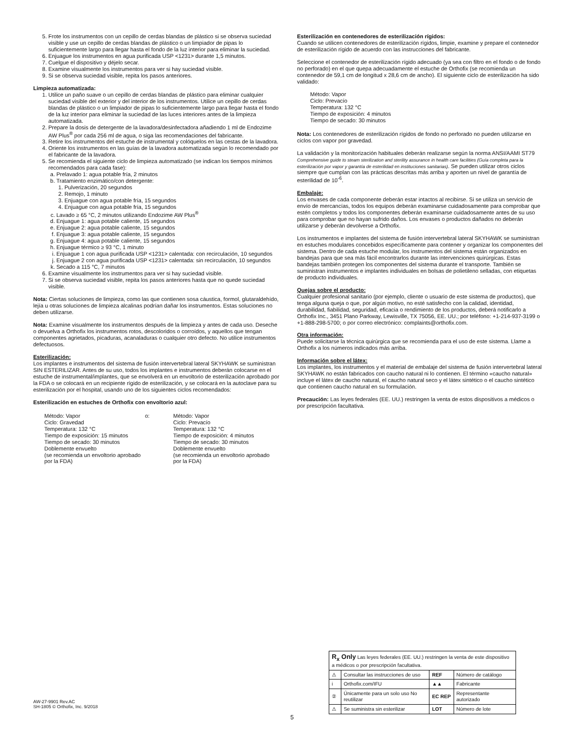5. Frote los instrumentos con un cepillo de cerdas blandas de plástico si se observa suciedad visible y use un cepillo de cerdas blandas de plástico o un limpiador de pipas lo suficientemente largo para llegar hasta el fondo de la luz interior para eliminar la suciedad.
6. Enjuague los instrumentos en agua purificada USP <1231> durante 1,5 minutos.
7. Cuelgue el dispositivo y déjelo secar.
8. Examine visualmente los instrumentos para ver si hay suciedad visible.
9. Si se observa suciedad visible, repita los pasos anteriores.
Limpieza automatizada:
1. Utilice un paño suave o un cepillo de cerdas blandas de plástico para eliminar cualquier suciedad visible del exterior y del interior de los instrumentos. Utilice un cepillo de cerdas blandas de plástico o un limpiador de pipas lo suficientemente largo para llegar hasta el fondo de la luz interior para eliminar la suciedad de las luces interiores antes de la limpieza automatizada.
2. Prepare la dosis de detergente de la lavadora/desinfectadora añadiendo 1 ml de Endozime AW Plus<sup>®</sup> por cada 256 ml de agua, o siga las recomendaciones del fabricante.
3. Retire los instrumentos del estuche de instrumental y colóquelos en las cestas de la lavadora.
4. Oriente los instrumentos en las guías de la lavadora automatizada según lo recomendado por el fabricante de la lavadora.
5. Se recomienda el siguiente ciclo de limpieza automatizado (se indican los tiempos mínimos recomendados para cada fase):
a. Prelavado 1: agua potable fría, 2 minutos
b. Tratamiento enzimático/con detergente:
1. Pulverización, 20 segundos
2. Remojo, 1 minuto
3. Enjuague con agua potable fría, 15 segundos
4. Enjuague con agua potable fría, 15 segundos
c. Lavado ≥ 65 °C, 2 minutos utilizando Endozime AW Plus<sup>®</sup>
d. Enjuague 1: agua potable caliente, 15 segundos
e. Enjuague 2: agua potable caliente, 15 segundos
f. Enjuague 3: agua potable caliente, 15 segundos
g. Enjuague 4: agua potable caliente, 15 segundos
h. Enjuague térmico ≥ 93 °C, 1 minuto
i. Enjuague 1 con agua purificada USP <1231> calentada: con recirculación, 10 segundos
j. Enjuague 2 con agua purificada USP <1231> calentada: sin recirculación, 10 segundos
k. Secado a 115 °C, 7 minutos
6. Examine visualmente los instrumentos para ver si hay suciedad visible.
7. Si se observa suciedad visible, repita los pasos anteriores hasta que no quede suciedad visible.
Nota: Ciertas soluciones de limpieza, como las que contienen sosa cáustica, formol, glutaraldehído, lejía u otras soluciones de limpieza alcalinas podrían dañar los instrumentos. Estas soluciones no deben utilizarse.
Nota: Examine visualmente los instrumentos después de la limpieza y antes de cada uso. Deseche o devuelva a Orthofix los instrumentos rotos, descoloridos o corroídos, y aquellos que tengan componentes agrietados, picaduras, acanaladuras o cualquier otro defecto. No utilice instrumentos defectuosos.
Esterilización:
Los implantes e instrumentos del sistema de fusión intervertebral lateral SKYHAWK se suministran SIN ESTERILIZAR. Antes de su uso, todos los implantes e instrumentos deberán colocarse en el estuche de instrumental/implantes, que se envolverá en un envoltorio de esterilización aprobado por la FDA o se colocará en un recipiente rígido de esterilización, y se colocará en la autoclave para su esterilización por el hospital, usando uno de los siguientes ciclos recomendados:
Esterilización en estuches de Orthofix con envoltorio azul:
Método: Vapor
Ciclo: Gravedad
Temperatura: 132 °C
Tiempo de exposición: 15 minutos
Tiempo de secado: 30 minutos
Doblemente envuelto
(se recomienda un envoltorio aprobado por la FDA)
o: Método: Vapor
Ciclo: Prevacío
Temperatura: 132 °C
Tiempo de exposición: 4 minutos
Tiempo de secado: 30 minutos
Doblemente envuelto
(se recomienda un envoltorio aprobado por la FDA)
Esterilización en contenedores de esterilización rígidos:
Cuando se utilicen contenedores de esterilización rígidos, limpie, examine y prepare el contenedor de esterilización rígido de acuerdo con las instrucciones del fabricante.
Seleccione el contenedor de esterilización rígido adecuado (ya sea con filtro en el fondo o de fondo no perforado) en el que quepa adecuadamente el estuche de Orthofix (se recomienda un contenedor de 59,1 cm de longitud x 28,6 cm de ancho). El siguiente ciclo de esterilización ha sido validado:
Método: Vapor
Ciclo: Prevacío
Temperatura: 132 °C
Tiempo de exposición: 4 minutos
Tiempo de secado: 30 minutos
Nota: Los contenedores de esterilización rígidos de fondo no perforado no pueden utilizarse en ciclos con vapor por gravedad.
La validación y la monitorización habituales deberán realizarse según la norma ANSI/AAMI ST79 Comprehensive guide to steam sterilization and sterility assurance in health care facilities (Guía completa para la esterilización por vapor y garantía de esterilidad en instituciones sanitarias). Se pueden utilizar otros ciclos siempre que cumplan con las prácticas descritas más arriba y aporten un nivel de garantía de esterilidad de 10<sup>-6</sup>.
Embalaje:
Los envases de cada componente deberán estar intactos al recibirse. Si se utiliza un servicio de envío de mercancías, todos los equipos deberán examinarse cuidadosamente para comprobar que estén completos y todos los componentes deberán examinarse cuidadosamente antes de su uso para comprobar que no hayan sufrido daños. Los envases o productos dañados no deberán utilizarse y deberán devolverse a Orthofix.
Los instrumentos e implantes del sistema de fusión intervertebral lateral SKYHAWK se suministran en estuches modulares concebidos específicamente para contener y organizar los componentes del sistema. Dentro de cada estuche modular, los instrumentos del sistema están organizados en bandejas para que sea más fácil encontrarlos durante las intervenciones quirúrgicas. Estas bandejas también protegen los componentes del sistema durante el transporte. También se suministran instrumentos e implantes individuales en bolsas de polietileno selladas, con etiquetas de producto individuales.
Quejas sobre el producto:
Cualquier profesional sanitario (por ejemplo, cliente o usuario de este sistema de productos), que tenga alguna queja o que, por algún motivo, no esté satisfecho con la calidad, identidad, durabilidad, fiabilidad, seguridad, eficacia o rendimiento de los productos, deberá notificarlo a Orthofix Inc., 3451 Plano Parkway, Lewisville, TX 75056, EE. UU.; por teléfono: +1-214-937-3199 o +1-888-298-5700; o por correo electrónico: complaints@orthofix.com.
Otra información:
Puede solicitarse la técnica quirúrgica que se recomienda para el uso de este sistema. Llame a Orthofix a los números indicados más arriba.
Información sobre el látex:
Los implantes, los instrumentos y el material de embalaje del sistema de fusión intervertebral lateral SKYHAWK no están fabricados con caucho natural ni lo contienen. El término «caucho natural» incluye el látex de caucho natural, el caucho natural seco y el látex sintético o el caucho sintético que contienen caucho natural en su formulación.
Precaución: Las leyes federales (EE. UU.) restringen la venta de estos dispositivos a médicos o por prescripción facultativa.
| R<sub>x</sub> Only Las leyes federales (EE. UU.) restringen la venta de este dispositivo a médicos o por prescripción facultativa. | | | |
| ⚠ | Consultar las instrucciones de uso | REF | Número de catálogo |
| i | Orthofix.com/IFU | ▲▲ | Fabricante |
| ② | Únicamente para un solo uso No reutilizar | EC REP | Representante autorizado |
| ⚠ | Se suministra sin esterilizar | LOT | Número de lote |
AW-27-9901 Rev.AC
SH-1805 © Orthofix, Inc. 9/2018
5